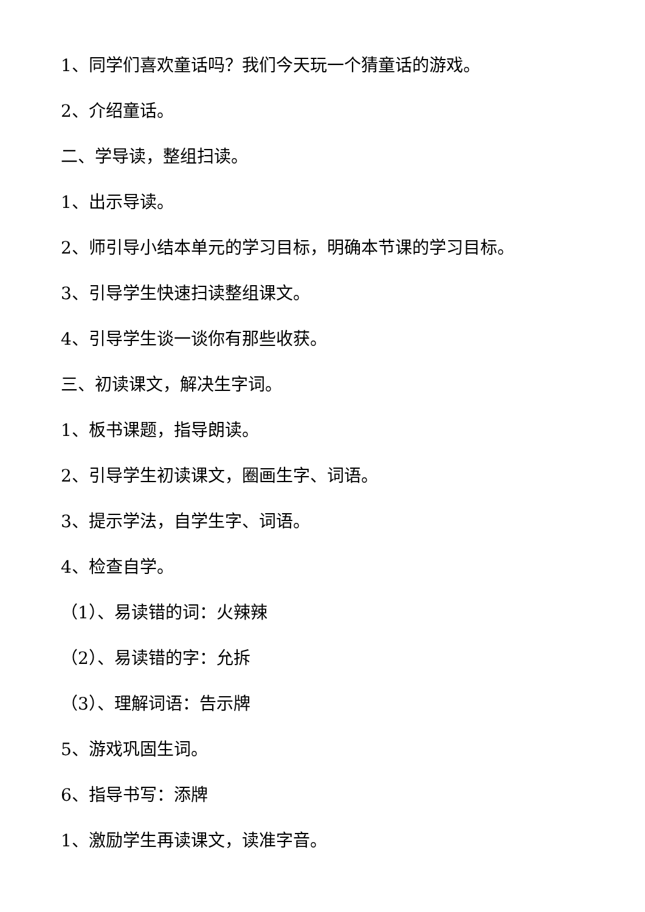1、同学们喜欢童话吗？我们今天玩一个猜童话的游戏。
2、介绍童话。
二、学导读，整组扫读。
1、出示导读。
2、师引导小结本单元的学习目标，明确本节课的学习目标。
3、引导学生快速扫读整组课文。
4、引导学生谈一谈你有那些收获。
三、初读课文，解决生字词。
1、板书课题，指导朗读。
2、引导学生初读课文，圈画生字、词语。
3、提示学法，自学生字、词语。
4、检查自学。
（1）、易读错的词：火辣辣
（2）、易读错的字：允拆
（3）、理解词语：告示牌
5、游戏巩固生词。
6、指导书写：添牌
1、激励学生再读课文，读准字音。